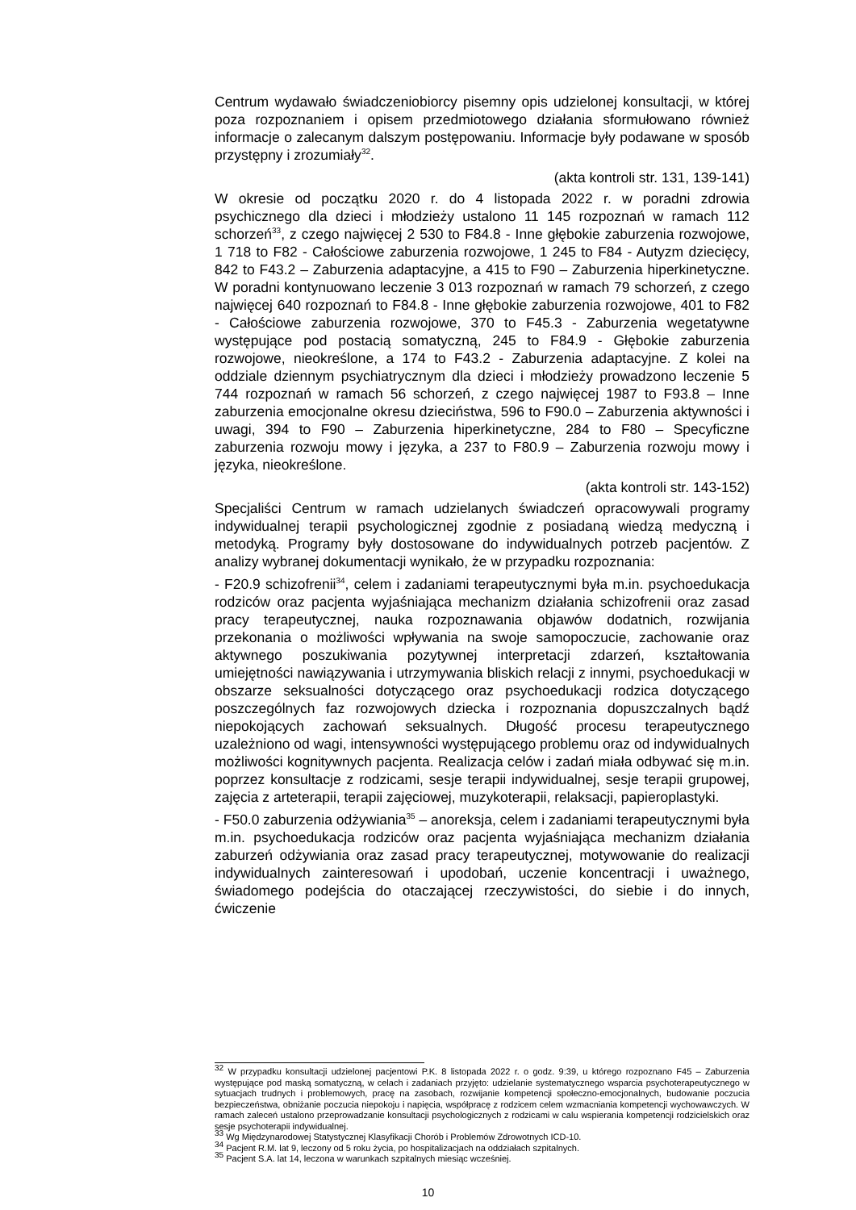Centrum wydawało świadczeniobiorcy pisemny opis udzielonej konsultacji, w której poza rozpoznaniem i opisem przedmiotowego działania sformułowano również informacje o zalecanym dalszym postępowaniu. Informacje były podawane w sposób przystępny i zrozumiały<sup>32</sup>.
(akta kontroli str. 131, 139-141)
W okresie od początku 2020 r. do 4 listopada 2022 r. w poradni zdrowia psychicznego dla dzieci i młodzieży ustalono 11 145 rozpoznań w ramach 112 schorzeń<sup>33</sup>, z czego najwięcej 2 530 to F84.8 - Inne głębokie zaburzenia rozwojowe, 1 718 to F82 - Całościowe zaburzenia rozwojowe, 1 245 to F84 - Autyzm dziecięcy, 842 to F43.2 – Zaburzenia adaptacyjne, a 415 to F90 – Zaburzenia hiperkinetyczne. W poradni kontynuowano leczenie 3 013 rozpoznań w ramach 79 schorzeń, z czego najwięcej 640 rozpoznań to F84.8 - Inne głębokie zaburzenia rozwojowe, 401 to F82 - Całościowe zaburzenia rozwojowe, 370 to F45.3 - Zaburzenia wegetatywne występujące pod postacią somatyczną, 245 to F84.9 - Głębokie zaburzenia rozwojowe, nieokreślone, a 174 to F43.2 - Zaburzenia adaptacyjne. Z kolei na oddziale dziennym psychiatrycznym dla dzieci i młodzieży prowadzono leczenie 5 744 rozpoznań w ramach 56 schorzeń, z czego najwięcej 1987 to F93.8 – Inne zaburzenia emocjonalne okresu dzieciństwa, 596 to F90.0 – Zaburzenia aktywności i uwagi, 394 to F90 – Zaburzenia hiperkinetyczne, 284 to F80 – Specyficzne zaburzenia rozwoju mowy i języka, a 237 to F80.9 – Zaburzenia rozwoju mowy i języka, nieokreślone.
(akta kontroli str. 143-152)
Specjaliści Centrum w ramach udzielanych świadczeń opracowywali programy indywidualnej terapii psychologicznej zgodnie z posiadaną wiedzą medyczną i metodyką. Programy były dostosowane do indywidualnych potrzeb pacjentów. Z analizy wybranej dokumentacji wynikało, że w przypadku rozpoznania:
- F20.9 schizofrenii<sup>34</sup>, celem i zadaniami terapeutycznymi była m.in. psychoedukacja rodziców oraz pacjenta wyjaśniająca mechanizm działania schizofrenii oraz zasad pracy terapeutycznej, nauka rozpoznawania objawów dodatnich, rozwijania przekonania o możliwości wpływania na swoje samopoczucie, zachowanie oraz aktywnego poszukiwania pozytywnej interpretacji zdarzeń, kształtowania umiejętności nawiązywania i utrzymywania bliskich relacji z innymi, psychoedukacji w obszarze seksualności dotyczącego oraz psychoedukacji rodzica dotyczącego poszczególnych faz rozwojowych dziecka i rozpoznania dopuszczalnych bądź niepokojących zachowań seksualnych. Długość procesu terapeutycznego uzależniono od wagi, intensywności występującego problemu oraz od indywidualnych możliwości kognitywnych pacjenta. Realizacja celów i zadań miała odbywać się m.in. poprzez konsultacje z rodzicami, sesje terapii indywidualnej, sesje terapii grupowej, zajęcia z arteterapii, terapii zajęciowej, muzykoterapii, relaksacji, papieroplastyki.
- F50.0 zaburzenia odżywiania<sup>35</sup> – anoreksja, celem i zadaniami terapeutycznymi była m.in. psychoedukacja rodziców oraz pacjenta wyjaśniająca mechanizm działania zaburzeń odżywiania oraz zasad pracy terapeutycznej, motywowanie do realizacji indywidualnych zainteresowań i upodobań, uczenie koncentracji i uważnego, świadomego podejścia do otaczającej rzeczywistości, do siebie i do innych, ćwiczenie
<sup>32</sup> W przypadku konsultacji udzielonej pacjentowi P.K. 8 listopada 2022 r. o godz. 9:39, u którego rozpoznano F45 – Zaburzenia występujące pod maską somatyczną, w celach i zadaniach przyjęto: udzielanie systematycznego wsparcia psychoterapeutycznego w sytuacjach trudnych i problemowych, pracę na zasobach, rozwijanie kompetencji społeczno-emocjonalnych, budowanie poczucia bezpieczeństwa, obniżanie poczucia niepokoju i napięcia, współpracę z rodzicem celem wzmacniania kompetencji wychowawczych. W ramach zaleceń ustalono przeprowadzanie konsultacji psychologicznych z rodzicami w calu wspierania kompetencji rodzicielskich oraz sesje psychoterapii indywidualnej.
<sup>33</sup> Wg Międzynarodowej Statystycznej Klasyfikacji Chorób i Problemów Zdrowotnych ICD-10.
<sup>34</sup> Pacjent R.M. lat 9, leczony od 5 roku życia, po hospitalizacjach na oddziałach szpitalnych.
<sup>35</sup> Pacjent S.A. lat 14, leczona w warunkach szpitalnych miesiąc wcześniej.
10